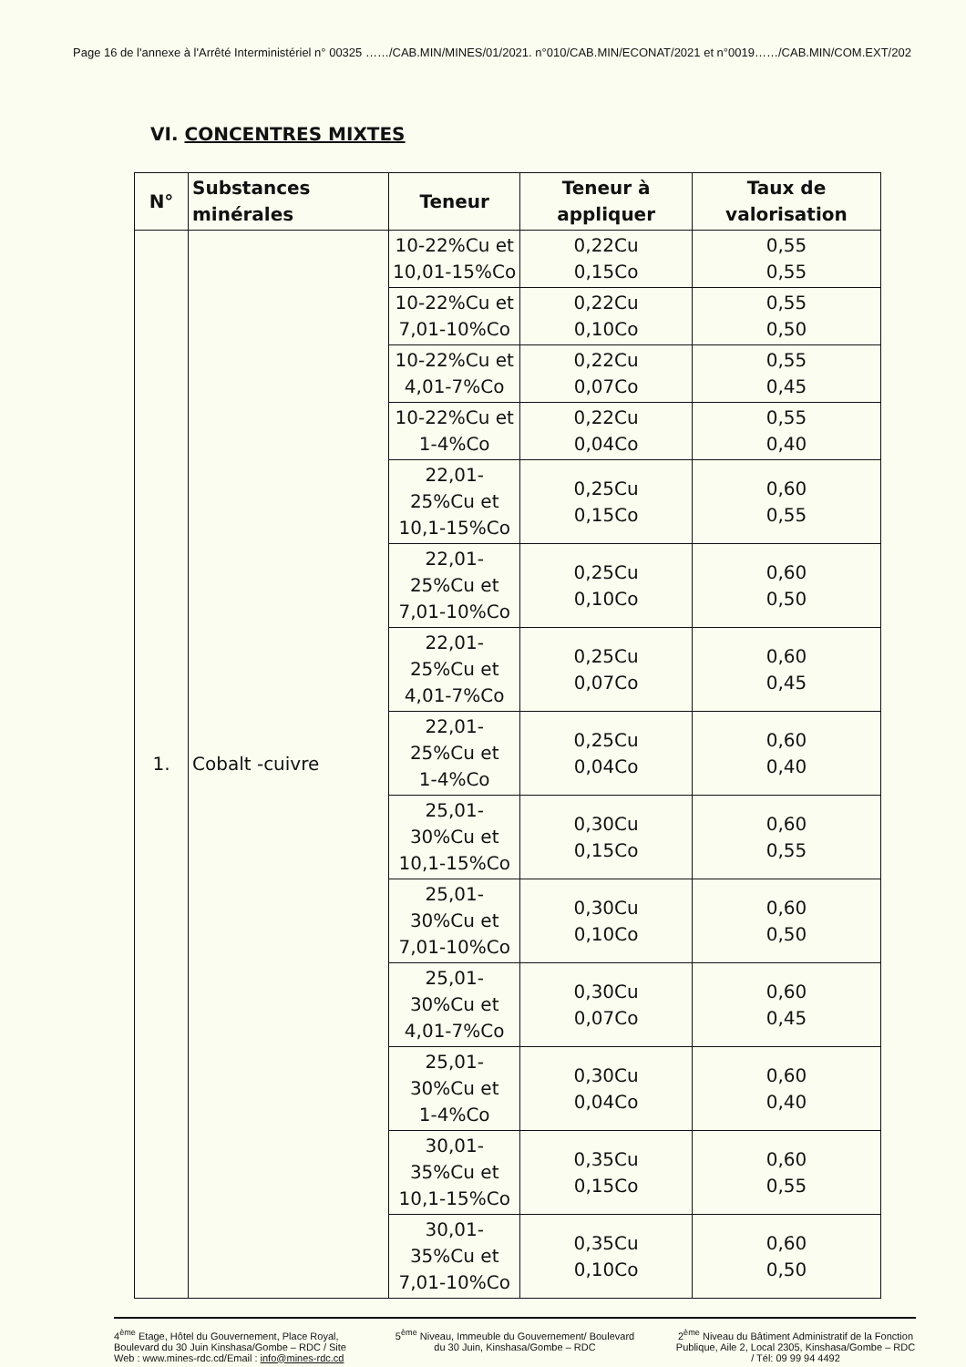Page 16 de l'annexe à l'Arrêté Interministériel n° 00325 ……/CAB.MIN/MINES/01/2021. n°010/CAB.MIN/ECONAT/2021 et n°0019……/CAB.MIN/COM.EXT/202
VI. CONCENTRES MIXTES
| N° | Substances minérales | Teneur | Teneur à appliquer | Taux de valorisation |
| --- | --- | --- | --- | --- |
| 1. | Cobalt -cuivre | 10-22%Cu et 10,01-15%Co | 0,22Cu 0,15Co | 0,55 0,55 |
| | | 10-22%Cu et 7,01-10%Co | 0,22Cu 0,10Co | 0,55 0,50 |
| | | 10-22%Cu et 4,01-7%Co | 0,22Cu 0,07Co | 0,55 0,45 |
| | | 10-22%Cu et 1-4%Co | 0,22Cu 0,04Co | 0,55 0,40 |
| | | 22,01-25%Cu et 10,1-15%Co | 0,25Cu 0,15Co | 0,60 0,55 |
| | | 22,01-25%Cu et 7,01-10%Co | 0,25Cu 0,10Co | 0,60 0,50 |
| | | 22,01-25%Cu et 4,01-7%Co | 0,25Cu 0,07Co | 0,60 0,45 |
| | | 22,01-25%Cu et 1-4%Co | 0,25Cu 0,04Co | 0,60 0,40 |
| | | 25,01-30%Cu et 10,1-15%Co | 0,30Cu 0,15Co | 0,60 0,55 |
| | | 25,01-30%Cu et 7,01-10%Co | 0,30Cu 0,10Co | 0,60 0,50 |
| | | 25,01-30%Cu et 4,01-7%Co | 0,30Cu 0,07Co | 0,60 0,45 |
| | | 25,01-30%Cu et 1-4%Co | 0,30Cu 0,04Co | 0,60 0,40 |
| | | 30,01-35%Cu et 10,1-15%Co | 0,35Cu 0,15Co | 0,60 0,55 |
| | | 30,01-35%Cu et 7,01-10%Co | 0,35Cu 0,10Co | 0,60 0,50 |
4<sup>ème</sup> Etage, Hôtel du Gouvernement, Place Royal, Boulevard du 30 Juin Kinshasa/Gombe – RDC / Site Web : www.mines-rdc.cd/Email : info@mines-rdc.cd
5<sup>ème</sup> Niveau, Immeuble du Gouvernement/ Boulevard du 30 Juin, Kinshasa/Gombe – RDC
2<sup>ème</sup> Niveau du Bâtiment Administratif de la Fonction Publique, Aile 2, Local 2305, Kinshasa/Gombe – RDC / Tél: 09 99 94 4492